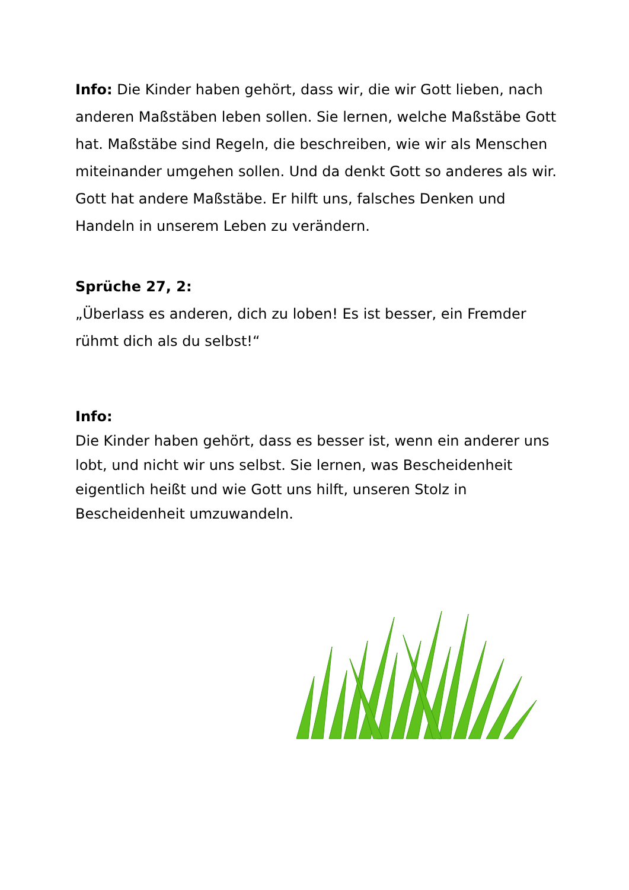Info: Die Kinder haben gehört, dass wir, die wir Gott lieben, nach anderen Maßstäben leben sollen. Sie lernen, welche Maßstäbe Gott hat. Maßstäbe sind Regeln, die beschreiben, wie wir als Menschen miteinander umgehen sollen. Und da denkt Gott so anderes als wir. Gott hat andere Maßstäbe. Er hilft uns, falsches Denken und Handeln in unserem Leben zu verändern.
Sprüche 27, 2:
„Überlass es anderen, dich zu loben! Es ist besser, ein Fremder rühmt dich als du selbst!“
Info:
Die Kinder haben gehört, dass es besser ist, wenn ein anderer uns lobt, und nicht wir uns selbst. Sie lernen, was Bescheidenheit eigentlich heißt und wie Gott uns hilft, unseren Stolz in Bescheidenheit umzuwandeln.